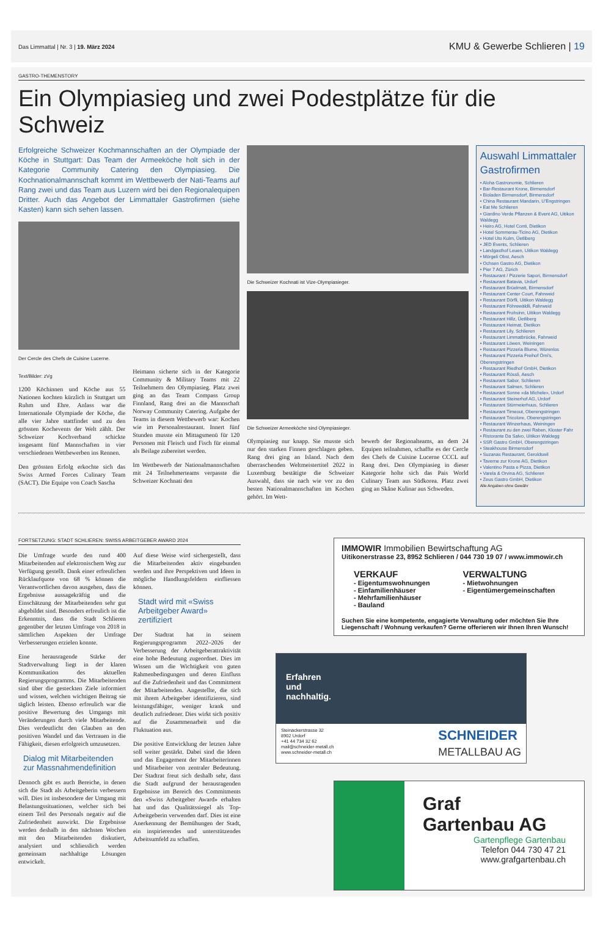Das Limmattal | Nr. 3 | 19. März 2024 KMU & Gewerbe Schlieren | 19
GASTRO-THEMENSTORY
Ein Olympiasieg und zwei Podestplätze für die Schweiz
Erfolgreiche Schweizer Kochmannschaften an der Olympiade der Köche in Stuttgart: Das Team der Armeeköche holt sich in der Kategorie Community Catering den Olympiasieg. Die Kochnationalmannschaft kommt im Wettbewerb der Nati-Teams auf Rang zwei und das Team aus Luzern wird bei den Regionalequipen Dritter. Auch das Angebot der Limmattaler Gastrofirmen (siehe Kasten) kann sich sehen lassen.
Der Cercle des Chefs de Cuisine Lucerne.
Text/Bilder: zVg
1200 Köchinnen und Köche aus 55 Nationen kochten kürzlich in Stuttgart um Ruhm und Ehre. Anlass war die Internationale Olympiade der Köche, die alle vier Jahre stattfindet und zu den grössten Kochevents der Welt zählt. Der Schweizer Kochverband schickte insgesamt fünf Mannschaften in vier verschiedenen Wettbewerben ins Rennen.
Den grössten Erfolg erkochte sich das Swiss Armed Forces Culinary Team (SACT). Die Equipe von Coach Sascha
Heimann sicherte sich in der Kategorie Community & Military Teams mit 22 Teilnehmern den Olympiasieg. Platz zwei ging an das Team Compass Group Finnland, Rang drei an die Mannschaft Norway Community Catering. Aufgabe der Teams in diesem Wettbewerb war: Kochen wie im Personalrestaurant. Innert fünf Stunden musste ein Mittagsmenü für 120 Personen mit Fleisch und Fisch für einmal als Beilage zubereitet werden.
Im Wettbewerb der Nationalmannschaften mit 24 Teilnehmerteams verpasste die Schweizer Kochnati den
Die Schweizer Kochnati ist Vize-Olympiasieger.
Die Schweizer Armeeköche sind Olympiasieger.
Olympiasieg nur knapp. Sie musste sich nur den starken Finnen geschlagen geben. Rang drei ging an Island. Nach dem überraschenden Weltmeistertitel 2022 in Luxemburg bestätigte die Schweizer Auswahl, dass sie nach wie vor zu den besten Nationalmannschaften im Kochen gehört. Im Wett-
bewerb der Regionalteams, an dem 24 Equipen teilnahmen, schaffte es der Cercle des Chefs de Cuisine Lucerne CCCL auf Rang drei. Den Olympiasieg in dieser Kategorie holte sich das Pais World Culinary Team aus Südkorea. Platz zwei ging an Skåne Kulinar aus Schweden.
Auswahl Limmattaler Gastrofirmen
• Aloha Gastronomie, Schlieren
• Bar-Restaurant Krone, Birmensdorf
• Bioladen Birmensdorf, Birmensdorf
• China Restaurant Mandarin, U'Engstringen
• Eat Me Schlieren
• Giardino Verde Pflanzen & Event AG, Uitikon Waldegg
• Heiro AG, Hotel Conti, Dietikon
• Hotel Sommerau-Ticino AG, Dietikon
• Hotel Uto Kulm, Üetliberg
• JED Events, Schlieren
• Landgasthof Leuen, Uitikon Waldegg
• Mörgeli Obst, Aesch
• Ochsen Gastro AG, Dietikon
• Pier 7 AG, Zürich
• Restaurant / Pizzerie Sapori, Birmensdorf
• Restaurant Batavia, Urdorf
• Restaurant Brüelmatt, Birmensdorf
• Restaurant Center Court, Fahrweid
• Restaurant Dörfli, Uitikon Waldegg
• Restaurant Föhrewäldli, Fahrweid
• Restaurant Frohsinn, Uitikon Waldegg
• Restaurant Hillz, Üetliberg
• Restaurant Heimat, Dietikon
• Restaurant Lily, Schlieren
• Restaurant Limmatbrücke, Fahrweid
• Restaurant Löwen, Weiningen
• Restaurant Pizzeria Blume, Würenlos
• Restaurant Pizzeria Freihof Ömi's, Oberengstringen
• Restaurant Riedhof GmbH, Dietikon
• Restaurant Rössli, Aesch
• Restaurant Sabor, Schlieren
• Restaurant Salmen, Schlieren
• Restaurant Sonne «da Michele», Urdorf
• Restaurant Steinerhof AG, Urdorf
• Restaurant Stürmeierhuus, Schlieren
• Restaurant Timeout, Oberengstringen
• Restaurant Tricolore, Oberengstringen
• Restaurant Winzerhaus, Weiningen
• Restaurant zu den zwei Raben, Kloster Fahr
• Ristorante Da Salvo, Uitikon Waldegg
• SSR Gastro GmbH, Oberengstringen
• Steakhouse Birmensdorf
• Suzanas Restaurant, Geroldswil
• Taverne zur Krone AG, Dietikon
• Valentino Pasta e Pizza, Dietikon
• Varela & Orvina AG, Schlieren
• Zeus Gastro GmbH, Dietikon
Alle Angaben ohne Gewähr
FORTSETZUNG: STADT SCHLIEREN: SWISS ARBEITGEBER AWARD 2024
Die Umfrage wurde den rund 400 Mitarbeitenden auf elektronischem Weg zur Verfügung gestellt. Dank einer erfreulichen Rücklaufquote von 68 % können die Verantwortlichen davon ausgehen, dass die Ergebnisse aussagekräftig und die Einschätzung der Mitarbeitenden sehr gut abgebildet sind. Besonders erfreulich ist die Erkenntnis, dass die Stadt Schlieren gegenüber der letzten Umfrage von 2018 in sämtlichen Aspekten der Umfrage Verbesserungen erzielen konnte.
Eine herausragende Stärke der Stadtverwaltung liegt in der klaren Kommunikation des aktuellen Regierungsprogramms. Die Mitarbeitenden sind über die gesteckten Ziele informiert und wissen, welchen wichtigen Beitrag sie täglich leisten. Ebenso erfreulich war die positive Bewertung des Umgangs mit Veränderungen durch viele Mitarbeitende. Dies verdeutlicht den Glauben an den positiven Wandel und das Vertrauen in die Fähigkeit, diesen erfolgreich umzusetzen.
Dialog mit Mitarbeitenden zur Massnahmendefinition
Dennoch gibt es auch Bereiche, in denen sich die Stadt als Arbeitgeberin verbessern will. Dies ist insbesondere der Umgang mit Belastungssituationen, welcher sich bei einem Teil des Personals negativ auf die Zufriedenheit auswirkt. Die Ergebnisse werden deshalb in den nächsten Wochen mit den Mitarbeitenden diskutiert, analysiert und schliesslich werden gemeinsam nachhaltige Lösungen entwickelt.
Auf diese Weise wird sichergestellt, dass die Mitarbeitenden aktiv eingebunden werden und ihre Perspektiven und Ideen in mögliche Handlungsfeldern einfliessen können.
Stadt wird mit «Swiss Arbeitgeber Award» zertifiziert
Der Stadtrat hat in seinem Regierungsprogramm 2022–2026 der Verbesserung der Arbeitgeberattraktivität eine hohe Bedeutung zugeordnet. Dies im Wissen um die Wichtigkeit von guten Rahmenbedingungen und deren Einfluss auf die Zufriedenheit und das Commitment der Mitarbeitenden. Angestellte, die sich mit ihrem Arbeitgeber identifizieren, sind leistungsfähiger, weniger krank und deutlich zufriedener. Dies wirkt sich positiv auf die Zusammenarbeit und die Fluktuation aus.
Die positive Entwicklung der letzten Jahre soll weiter gestärkt. Dabei sind die Ideen und das Engagement der Mitarbeiterinnen und Mitarbeiter von zentraler Bedeutung. Der Stadtrat freut sich deshalb sehr, dass die Stadt aufgrund der herausragenden Ergebnisse im Bereich des Commitments den «Swiss Arbeitgeber Award» erhalten hat und das Qualitätssiegel als Top-Arbeitgeberin verwenden darf. Dies ist eine Anerkennung der Bemühungen der Stadt, ein inspirierendes und unterstützendes Arbeitsumfeld zu schaffen.
IMMOWIR Immobilien Bewirtschaftung AG
Uitikonerstrasse 23, 8952 Schlieren / 044 730 19 07 / www.immowir.ch
VERKAUF
- Eigentumswohnungen
- Einfamilienhäuser
- Mehrfamilienhäuser
- Bauland
VERWALTUNG
- Mietwohnungen
- Eigentümergemeinschaften
Suchen Sie eine kompetente, engagierte Verwaltung oder möchten Sie Ihre Liegenschaft / Wohnung verkaufen? Gerne offerieren wir Ihnen Ihren Wunsch!
Erfahren
und
nachhaltig.
Steinackerstrasse 32
8902 Urdorf
+41 44 734 32 62
mail@schneider-metall.ch
www.schneider-metall.ch
SCHNEIDER
METALLBAU AG
Graf
Gartenbau AG
Gartenpflege Gartenbau
Telefon 044 730 47 21
www.grafgartenbau.ch